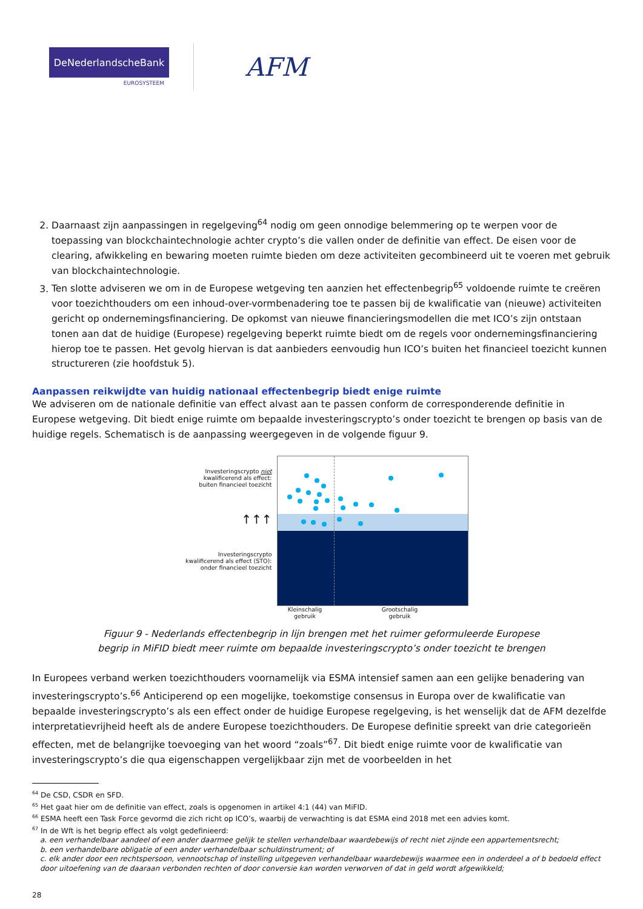DeNederlandscheBank
EUROSYSTEEM
AFM
2. Daarnaast zijn aanpassingen in regelgeving<sup>64</sup> nodig om geen onnodige belemmering op te werpen voor de toepassing van blockchaintechnologie achter crypto’s die vallen onder de definitie van effect. De eisen voor de clearing, afwikkeling en bewaring moeten ruimte bieden om deze activiteiten gecombineerd uit te voeren met gebruik van blockchaintechnologie.
3. Ten slotte adviseren we om in de Europese wetgeving ten aanzien het effectenbegrip<sup>65</sup> voldoende ruimte te creëren voor toezichthouders om een inhoud-over-vormbenadering toe te passen bij de kwalificatie van (nieuwe) activiteiten gericht op ondernemingsfinanciering. De opkomst van nieuwe financieringsmodellen die met ICO’s zijn ontstaan tonen aan dat de huidige (Europese) regelgeving beperkt ruimte biedt om de regels voor ondernemingsfinanciering hierop toe te passen. Het gevolg hiervan is dat aanbieders eenvoudig hun ICO’s buiten het financieel toezicht kunnen structureren (zie hoofdstuk 5).
Aanpassen reikwijdte van huidig nationaal effectenbegrip biedt enige ruimte
We adviseren om de nationale definitie van effect alvast aan te passen conform de corresponderende definitie in Europese wetgeving. Dit biedt enige ruimte om bepaalde investeringscrypto’s onder toezicht te brengen op basis van de huidige regels. Schematisch is de aanpassing weergegeven in de volgende figuur 9.
Investeringscrypto niet
kwalificerend als effect:
buiten financieel toezicht
↑↑↑
Investeringscrypto
kwalificerend als effect (STO):
onder financieel toezicht
Kleinschalig
gebruik
Grootschalig
gebruik
Figuur 9 - Nederlands effectenbegrip in lijn brengen met het ruimer geformuleerde Europese
begrip in MiFID biedt meer ruimte om bepaalde investeringscrypto’s onder toezicht te brengen
In Europees verband werken toezichthouders voornamelijk via ESMA intensief samen aan een gelijke benadering van investeringscrypto’s.<sup>66</sup> Anticiperend op een mogelijke, toekomstige consensus in Europa over de kwalificatie van bepaalde investeringscrypto’s als een effect onder de huidige Europese regelgeving, is het wenselijk dat de AFM dezelfde interpretatievrijheid heeft als de andere Europese toezichthouders. De Europese definitie spreekt van drie categorieën effecten, met de belangrijke toevoeging van het woord “zoals”<sup>67</sup>. Dit biedt enige ruimte voor de kwalificatie van investeringscrypto’s die qua eigenschappen vergelijkbaar zijn met de voorbeelden in het
<sup>64</sup> De CSD, CSDR en SFD.
<sup>65</sup> Het gaat hier om de definitie van effect, zoals is opgenomen in artikel 4:1 (44) van MiFID.
<sup>66</sup> ESMA heeft een Task Force gevormd die zich richt op ICO’s, waarbij de verwachting is dat ESMA eind 2018 met een advies komt.
<sup>67</sup> In de Wft is het begrip effect als volgt gedefinieerd:
a. een verhandelbaar aandeel of een ander daarmee gelijk te stellen verhandelbaar waardebewijs of recht niet zijnde een appartementsrecht;
b. een verhandelbare obligatie of een ander verhandelbaar schuldinstrument; of
c. elk ander door een rechtspersoon, vennootschap of instelling uitgegeven verhandelbaar waardebewijs waarmee een in onderdeel a of b bedoeld effect door uitoefening van de daaraan verbonden rechten of door conversie kan worden verworven of dat in geld wordt afgewikkeld;
28